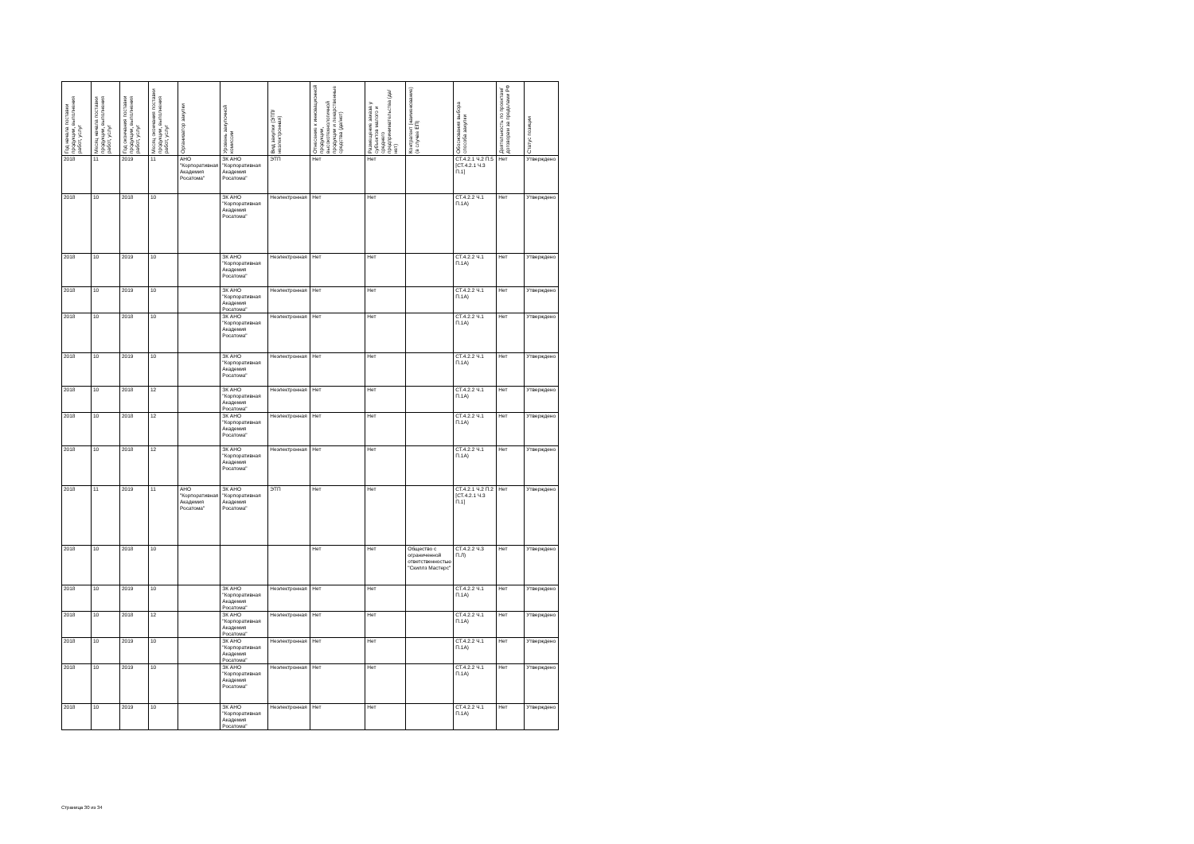| Год начала поставки продукции, выполнения работ, услуг | Месяц начала поставки продукции, выполнения работ, услуг | Год окончания поставки продукции, выполнения работ, услуг | Месяц окончания поставки продукции, выполнения работ, услуг | Организатор закупки | Уровень закупочной комиссии | Вид закупки (ЭТП/неэлектронная) | Отнесение к инновационной продукции, высокотехнологичной продукции и лекарственные средства (да/нет) | Размещение заказа у субъектов малого и среднего предпринимательства (да/нет) | Контрагент (наименование) (в случае ЕП) | Обоснования выбора способа закупки | Деятельность по проектам/договорам за пределами РФ | Статус позиции |
| --- | --- | --- | --- | --- | --- | --- | --- | --- | --- | --- | --- | --- |
| 2018 | 11 | 2019 | 11 | АНО "Корпоративная Академия Росатома" | ЗК АНО "Корпоративная Академия Росатома" | ЭТП | Нет | Нет | | СТ.4.2.1 Ч.2 П.5 [СТ.4.2.1 Ч.3 П.1] | Нет | Утверждено |
| 2018 | 10 | 2018 | 10 | | ЗК АНО "Корпоративная Академия Росатома" | Неэлектронная | Нет | Нет | | СТ.4.2.2 Ч.1 П.1А) | Нет | Утверждено |
| 2018 | 10 | 2019 | 10 | | ЗК АНО "Корпоративная Академия Росатома" | Неэлектронная | Нет | Нет | | СТ.4.2.2 Ч.1 П.1А) | Нет | Утверждено |
| 2018 | 10 | 2019 | 10 | | ЗК АНО "Корпоративная Академия Росатома" | Неэлектронная | Нет | Нет | | СТ.4.2.2 Ч.1 П.1А) | Нет | Утверждено |
| 2018 | 10 | 2018 | 10 | | ЗК АНО "Корпоративная Академия Росатома" | Неэлектронная | Нет | Нет | | СТ.4.2.2 Ч.1 П.1А) | Нет | Утверждено |
| 2018 | 10 | 2019 | 10 | | ЗК АНО "Корпоративная Академия Росатома" | Неэлектронная | Нет | Нет | | СТ.4.2.2 Ч.1 П.1А) | Нет | Утверждено |
| 2018 | 10 | 2018 | 12 | | ЗК АНО "Корпоративная Академия Росатома" | Неэлектронная | Нет | Нет | | СТ.4.2.2 Ч.1 П.1А) | Нет | Утверждено |
| 2018 | 10 | 2018 | 12 | | ЗК АНО "Корпоративная Академия Росатома" | Неэлектронная | Нет | Нет | | СТ.4.2.2 Ч.1 П.1А) | Нет | Утверждено |
| 2018 | 10 | 2018 | 12 | | ЗК АНО "Корпоративная Академия Росатома" | Неэлектронная | Нет | Нет | | СТ.4.2.2 Ч.1 П.1А) | Нет | Утверждено |
| 2018 | 11 | 2019 | 11 | АНО "Корпоративная Академия Росатома" | ЗК АНО "Корпоративная Академия Росатома" | ЭТП | Нет | Нет | | СТ.4.2.1 Ч.2 П.2 [СТ.4.2.1 Ч.3 П.1] | Нет | Утверждено |
| 2018 | 10 | 2018 | 10 | | | | Нет | Нет | Общество с ограниченной ответственностью "Скиллз Мастерс" | СТ.4.2.2 Ч.3 П.Л) | Нет | Утверждено |
| 2018 | 10 | 2019 | 10 | | ЗК АНО "Корпоративная Академия Росатома" | Неэлектронная | Нет | Нет | | СТ.4.2.2 Ч.1 П.1А) | Нет | Утверждено |
| 2018 | 10 | 2018 | 12 | | ЗК АНО "Корпоративная Академия Росатома" | Неэлектронная | Нет | Нет | | СТ.4.2.2 Ч.1 П.1А) | Нет | Утверждено |
| 2018 | 10 | 2019 | 10 | | ЗК АНО "Корпоративная Академия Росатома" | Неэлектронная | Нет | Нет | | СТ.4.2.2 Ч.1 П.1А) | Нет | Утверждено |
| 2018 | 10 | 2019 | 10 | | ЗК АНО "Корпоративная Академия Росатома" | Неэлектронная | Нет | Нет | | СТ.4.2.2 Ч.1 П.1А) | Нет | Утверждено |
| 2018 | 10 | 2019 | 10 | | ЗК АНО "Корпоративная Академия Росатома" | Неэлектронная | Нет | Нет | | СТ.4.2.2 Ч.1 П.1А) | Нет | Утверждено |
Страница 30 из 34